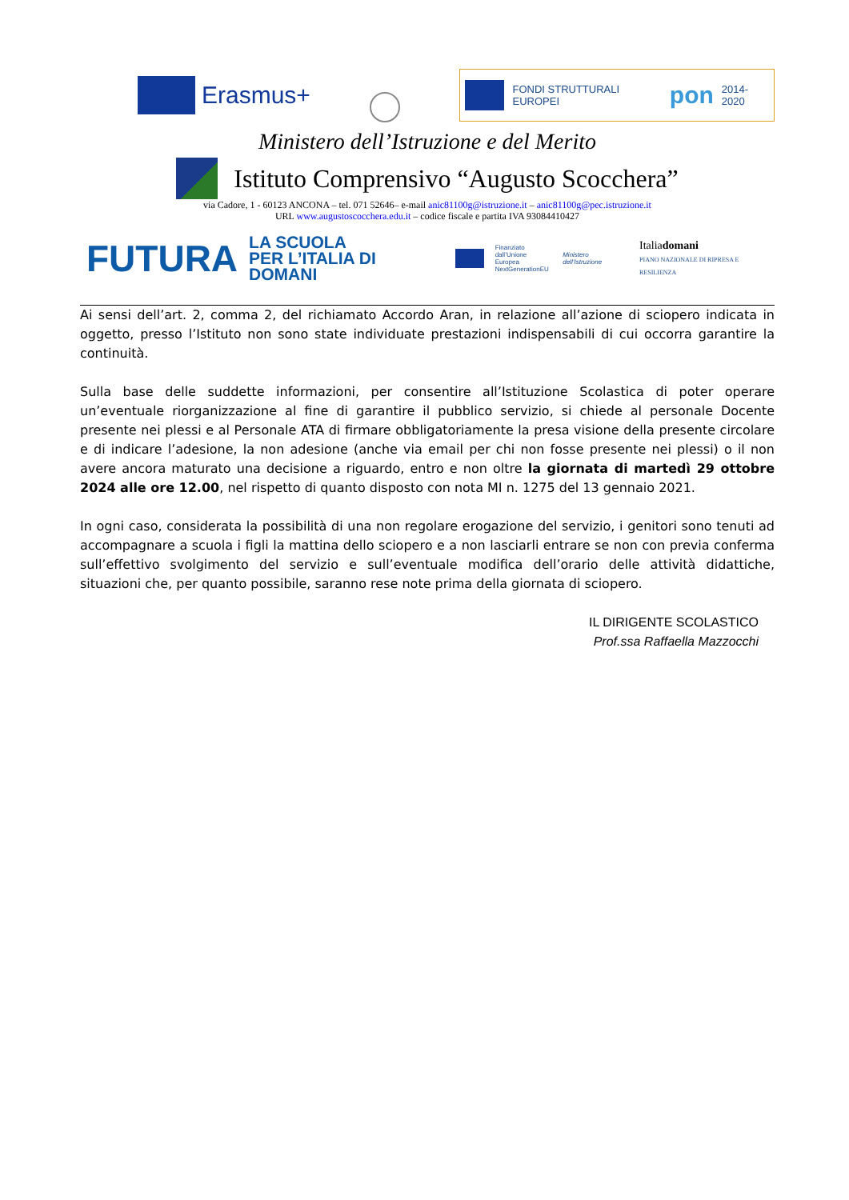Erasmus+
FONDI STRUTTURALI EUROPEI pon 2014-2020
Ministero dell’Istruzione e del Merito
Istituto Comprensivo “Augusto Scocchera”
via Cadore, 1 - 60123 ANCONA – tel. 071 52646– e-mail anic81100g@istruzione.it – anic81100g@pec.istruzione.it
URL www.augustoscocchera.edu.it – codice fiscale e partita IVA 93084410427
FUTURA LA SCUOLA
PER L’ITALIA DI DOMANI Finanziato
dall’Unione Europea
NextGenerationEU Ministero dell’Istruzione Italiadomani
PIANO NAZIONALE DI RIPRESA E RESILIENZA
Ai sensi dell’art. 2, comma 2, del richiamato Accordo Aran, in relazione all’azione di sciopero indicata in oggetto, presso l’Istituto non sono state individuate prestazioni indispensabili di cui occorra garantire la continuità.
Sulla base delle suddette informazioni, per consentire all’Istituzione Scolastica di poter operare un’eventuale riorganizzazione al fine di garantire il pubblico servizio, si chiede al personale Docente presente nei plessi e al Personale ATA di firmare obbligatoriamente la presa visione della presente circolare e di indicare l’adesione, la non adesione (anche via email per chi non fosse presente nei plessi) o il non avere ancora maturato una decisione a riguardo, entro e non oltre la giornata di martedì 29 ottobre 2024 alle ore 12.00, nel rispetto di quanto disposto con nota MI n. 1275 del 13 gennaio 2021.
In ogni caso, considerata la possibilità di una non regolare erogazione del servizio, i genitori sono tenuti ad accompagnare a scuola i figli la mattina dello sciopero e a non lasciarli entrare se non con previa conferma sull’effettivo svolgimento del servizio e sull’eventuale modifica dell’orario delle attività didattiche, situazioni che, per quanto possibile, saranno rese note prima della giornata di sciopero.
IL DIRIGENTE SCOLASTICO
Prof.ssa Raffaella Mazzocchi